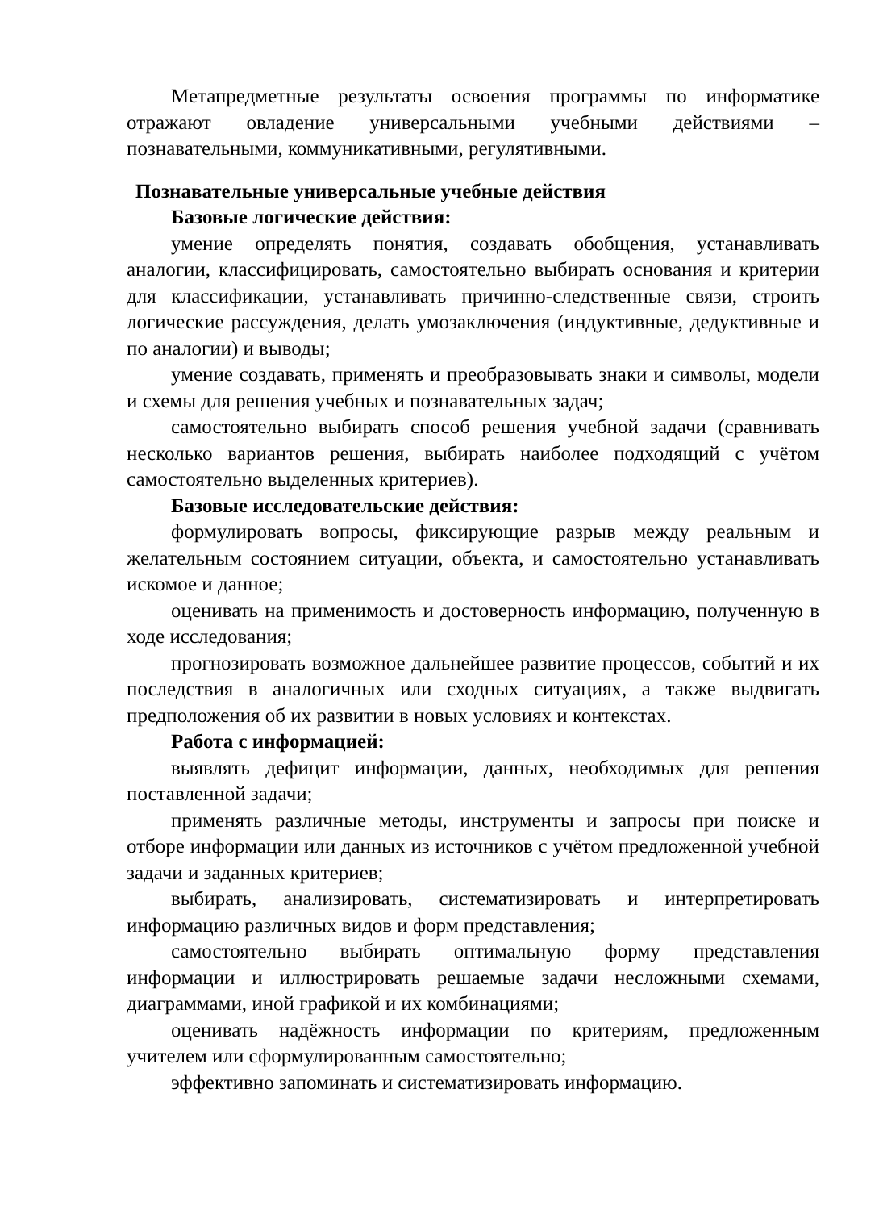Метапредметные результаты освоения программы по информатике отражают овладение универсальными учебными действиями – познавательными, коммуникативными, регулятивными.
Познавательные универсальные учебные действия
Базовые логические действия:
умение определять понятия, создавать обобщения, устанавливать аналогии, классифицировать, самостоятельно выбирать основания и критерии для классификации, устанавливать причинно-следственные связи, строить логические рассуждения, делать умозаключения (индуктивные, дедуктивные и по аналогии) и выводы;
умение создавать, применять и преобразовывать знаки и символы, модели и схемы для решения учебных и познавательных задач;
самостоятельно выбирать способ решения учебной задачи (сравнивать несколько вариантов решения, выбирать наиболее подходящий с учётом самостоятельно выделенных критериев).
Базовые исследовательские действия:
формулировать вопросы, фиксирующие разрыв между реальным и желательным состоянием ситуации, объекта, и самостоятельно устанавливать искомое и данное;
оценивать на применимость и достоверность информацию, полученную в ходе исследования;
прогнозировать возможное дальнейшее развитие процессов, событий и их последствия в аналогичных или сходных ситуациях, а также выдвигать предположения об их развитии в новых условиях и контекстах.
Работа с информацией:
выявлять дефицит информации, данных, необходимых для решения поставленной задачи;
применять различные методы, инструменты и запросы при поиске и отборе информации или данных из источников с учётом предложенной учебной задачи и заданных критериев;
выбирать, анализировать, систематизировать и интерпретировать информацию различных видов и форм представления;
самостоятельно выбирать оптимальную форму представления информации и иллюстрировать решаемые задачи несложными схемами, диаграммами, иной графикой и их комбинациями;
оценивать надёжность информации по критериям, предложенным учителем или сформулированным самостоятельно;
эффективно запоминать и систематизировать информацию.